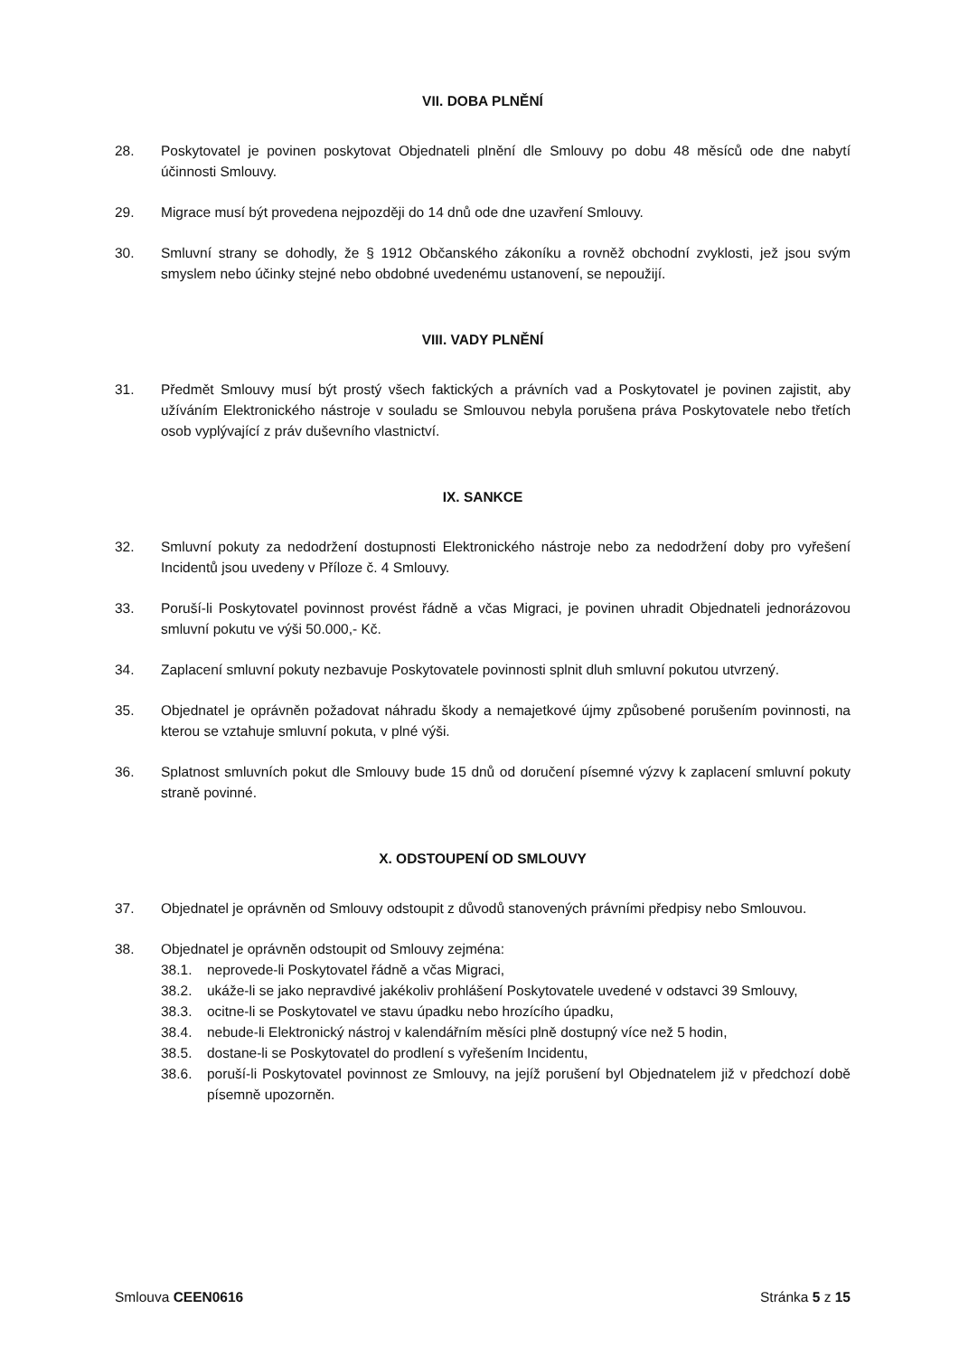VII. DOBA PLNĚNÍ
28. Poskytovatel je povinen poskytovat Objednateli plnění dle Smlouvy po dobu 48 měsíců ode dne nabytí účinnosti Smlouvy.
29. Migrace musí být provedena nejpozději do 14 dnů ode dne uzavření Smlouvy.
30. Smluvní strany se dohodly, že § 1912 Občanského zákoníku a rovněž obchodní zvyklosti, jež jsou svým smyslem nebo účinky stejné nebo obdobné uvedenému ustanovení, se nepoužijí.
VIII. VADY PLNĚNÍ
31. Předmět Smlouvy musí být prostý všech faktických a právních vad a Poskytovatel je povinen zajistit, aby užíváním Elektronického nástroje v souladu se Smlouvou nebyla porušena práva Poskytovatele nebo třetích osob vyplývající z práv duševního vlastnictví.
IX. SANKCE
32. Smluvní pokuty za nedodržení dostupnosti Elektronického nástroje nebo za nedodržení doby pro vyřešení Incidentů jsou uvedeny v Příloze č. 4 Smlouvy.
33. Poruší-li Poskytovatel povinnost provést řádně a včas Migraci, je povinen uhradit Objednateli jednorázovou smluvní pokutu ve výši 50.000,- Kč.
34. Zaplacení smluvní pokuty nezbavuje Poskytovatele povinnosti splnit dluh smluvní pokutou utvrzený.
35. Objednatel je oprávněn požadovat náhradu škody a nemajetkové újmy způsobené porušením povinnosti, na kterou se vztahuje smluvní pokuta, v plné výši.
36. Splatnost smluvních pokut dle Smlouvy bude 15 dnů od doručení písemné výzvy k zaplacení smluvní pokuty straně povinné.
X. ODSTOUPENÍ OD SMLOUVY
37. Objednatel je oprávněn od Smlouvy odstoupit z důvodů stanovených právními předpisy nebo Smlouvou.
38. Objednatel je oprávněn odstoupit od Smlouvy zejména:
38.1. neprovede-li Poskytovatel řádně a včas Migraci,
38.2. ukáže-li se jako nepravdivé jakékoliv prohlášení Poskytovatele uvedené v odstavci 39 Smlouvy,
38.3. ocitne-li se Poskytovatel ve stavu úpadku nebo hrozícího úpadku,
38.4. nebude-li Elektronický nástroj v kalendářním měsíci plně dostupný více než 5 hodin,
38.5. dostane-li se Poskytovatel do prodlení s vyřešením Incidentu,
38.6. poruší-li Poskytovatel povinnost ze Smlouvy, na jejíž porušení byl Objednatelem již v předchozí době písemně upozorněn.
Smlouva CEEN0616 Stránka 5 z 15